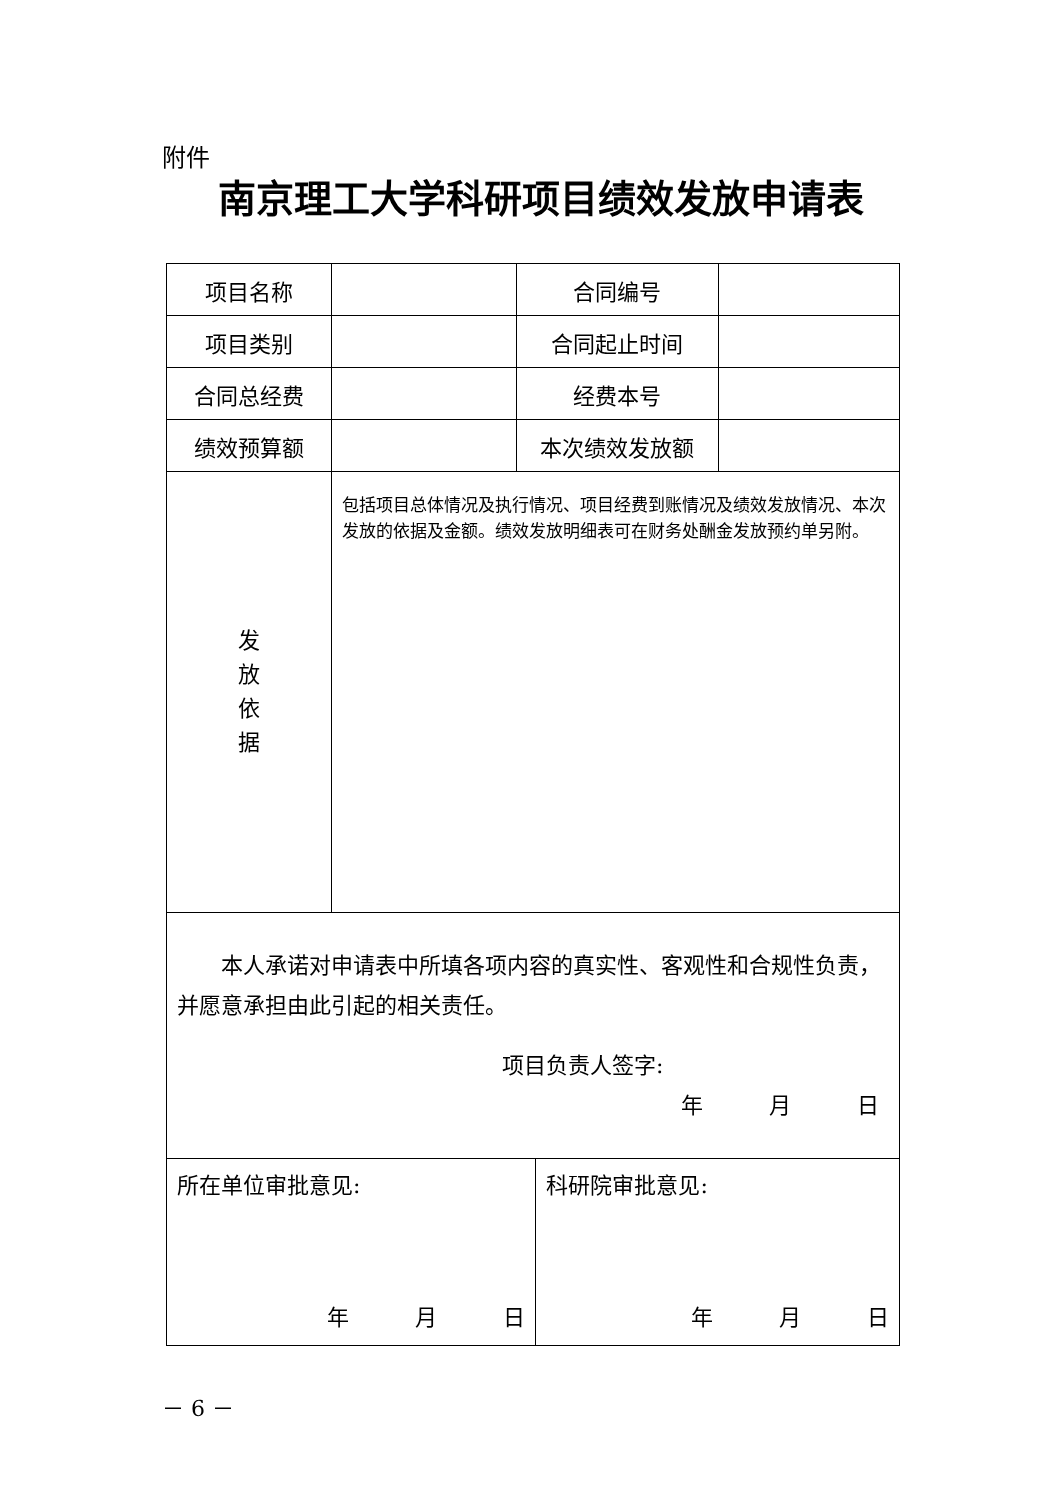附件
南京理工大学科研项目绩效发放申请表
| 项目名称 | | 合同编号 | | |
| 项目类别 | | 合同起止时间 | | |
| 合同总经费 | | 经费本号 | | |
| 绩效预算额 | | 本次绩效发放额 | | |
| 发 放 依 据 | 包括项目总体情况及执行情况、项目经费到账情况及绩效发放情况、本次发放的依据及金额。绩效发放明细表可在财务处酬金发放预约单另附。 | | | |
| 本人承诺对申请表中所填各项内容的真实性、客观性和合规性负责，并愿意承担由此引起的相关责任。 项目负责人签字: 年 月 日 | | | | |
| 所在单位审批意见: 年 月 日 | | | 科研院审批意见: 年 月 日 | |
－ 6 －